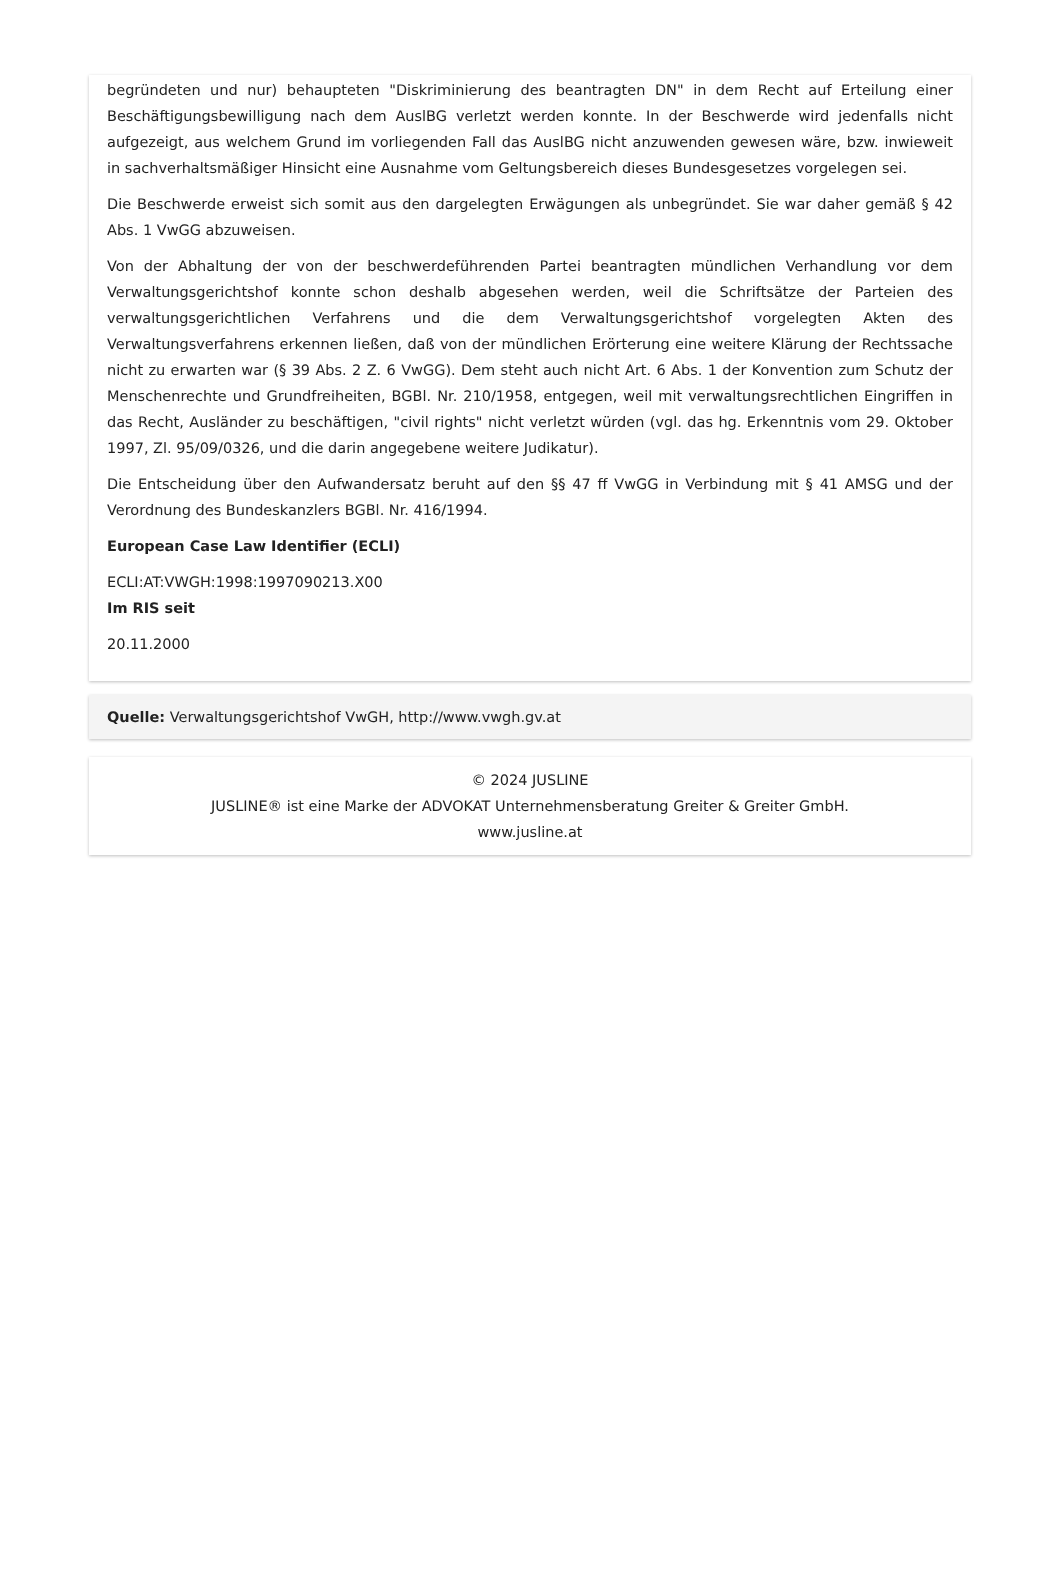begründeten und nur) behaupteten "Diskriminierung des beantragten DN" in dem Recht auf Erteilung einer Beschäftigungsbewilligung nach dem AuslBG verletzt werden konnte. In der Beschwerde wird jedenfalls nicht aufgezeigt, aus welchem Grund im vorliegenden Fall das AuslBG nicht anzuwenden gewesen wäre, bzw. inwieweit in sachverhaltsmäßiger Hinsicht eine Ausnahme vom Geltungsbereich dieses Bundesgesetzes vorgelegen sei.
Die Beschwerde erweist sich somit aus den dargelegten Erwägungen als unbegründet. Sie war daher gemäß § 42 Abs. 1 VwGG abzuweisen.
Von der Abhaltung der von der beschwerdeführenden Partei beantragten mündlichen Verhandlung vor dem Verwaltungsgerichtshof konnte schon deshalb abgesehen werden, weil die Schriftsätze der Parteien des verwaltungsgerichtlichen Verfahrens und die dem Verwaltungsgerichtshof vorgelegten Akten des Verwaltungsverfahrens erkennen ließen, daß von der mündlichen Erörterung eine weitere Klärung der Rechtssache nicht zu erwarten war (§ 39 Abs. 2 Z. 6 VwGG). Dem steht auch nicht Art. 6 Abs. 1 der Konvention zum Schutz der Menschenrechte und Grundfreiheiten, BGBl. Nr. 210/1958, entgegen, weil mit verwaltungsrechtlichen Eingriffen in das Recht, Ausländer zu beschäftigen, "civil rights" nicht verletzt würden (vgl. das hg. Erkenntnis vom 29. Oktober 1997, Zl. 95/09/0326, und die darin angegebene weitere Judikatur).
Die Entscheidung über den Aufwandersatz beruht auf den §§ 47 ff VwGG in Verbindung mit § 41 AMSG und der Verordnung des Bundeskanzlers BGBl. Nr. 416/1994.
European Case Law Identifier (ECLI)
ECLI:AT:VWGH:1998:1997090213.X00
Im RIS seit
20.11.2000
Quelle: Verwaltungsgerichtshof VwGH, http://www.vwgh.gv.at
© 2024 JUSLINE
JUSLINE® ist eine Marke der ADVOKAT Unternehmensberatung Greiter & Greiter GmbH.
www.jusline.at